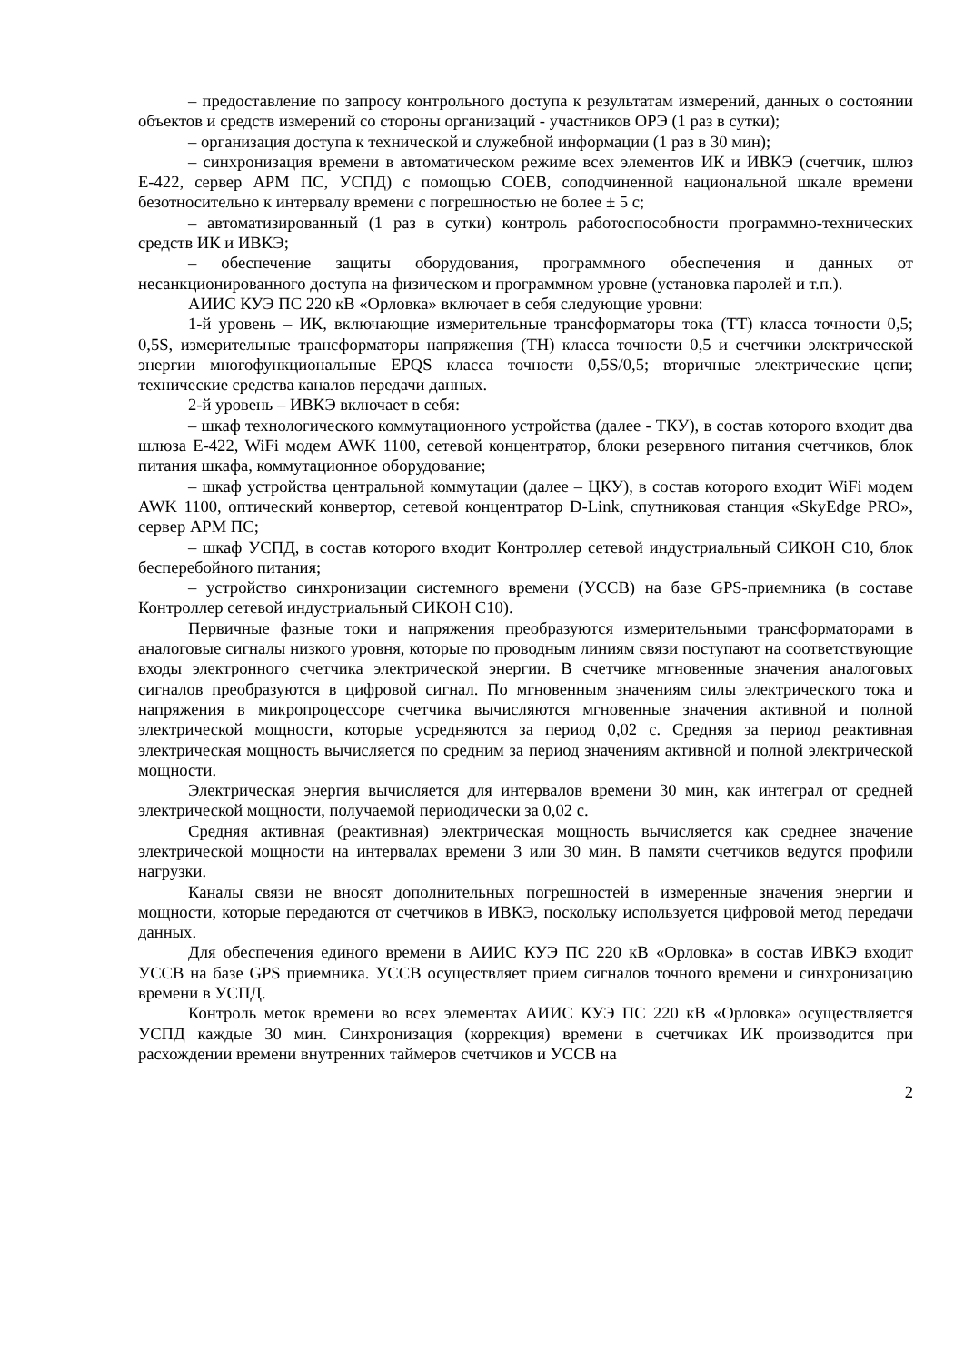– предоставление по запросу контрольного доступа к результатам измерений, данных о состоянии объектов и средств измерений со стороны организаций - участников ОРЭ (1 раз в сутки);
– организация доступа к технической и служебной информации (1 раз в 30 мин);
– синхронизация времени в автоматическом режиме всех элементов ИК и ИВКЭ (счетчик, шлюз Е-422, сервер АРМ ПС, УСПД) с помощью СОЕВ, соподчиненной национальной шкале времени безотносительно к интервалу времени с погрешностью не более ± 5 с;
– автоматизированный (1 раз в сутки) контроль работоспособности программно-технических средств ИК и ИВКЭ;
– обеспечение защиты оборудования, программного обеспечения и данных от несанкционированного доступа на физическом и программном уровне (установка паролей и т.п.).
АИИС КУЭ ПС 220 кВ «Орловка» включает в себя следующие уровни:
1-й уровень – ИК, включающие измерительные трансформаторы тока (ТТ) класса точности 0,5; 0,5S, измерительные трансформаторы напряжения (ТН) класса точности 0,5 и счетчики электрической энергии многофункциональные EPQS класса точности 0,5S/0,5; вторичные электрические цепи; технические средства каналов передачи данных.
2-й уровень – ИВКЭ включает в себя:
– шкаф технологического коммутационного устройства (далее - ТКУ), в состав которого входит два шлюза Е-422, WiFi модем AWK 1100, сетевой концентратор, блоки резервного питания счетчиков, блок питания шкафа, коммутационное оборудование;
– шкаф устройства центральной коммутации (далее – ЦКУ), в состав которого входит WiFi модем AWK 1100, оптический конвертор, сетевой концентратор D-Link, спутниковая станция «SkyEdge PRO», сервер АРМ ПС;
– шкаф УСПД, в состав которого входит Контроллер сетевой индустриальный СИКОН С10, блок бесперебойного питания;
– устройство синхронизации системного времени (УССВ) на базе GPS-приемника (в составе Контроллер сетевой индустриальный СИКОН С10).
Первичные фазные токи и напряжения преобразуются измерительными трансформаторами в аналоговые сигналы низкого уровня, которые по проводным линиям связи поступают на соответствующие входы электронного счетчика электрической энергии. В счетчике мгновенные значения аналоговых сигналов преобразуются в цифровой сигнал. По мгновенным значениям силы электрического тока и напряжения в микропроцессоре счетчика вычисляются мгновенные значения активной и полной электрической мощности, которые усредняются за период 0,02 с. Средняя за период реактивная электрическая мощность вычисляется по средним за период значениям активной и полной электрической мощности.
Электрическая энергия вычисляется для интервалов времени 30 мин, как интеграл от средней электрической мощности, получаемой периодически за 0,02 с.
Средняя активная (реактивная) электрическая мощность вычисляется как среднее значение электрической мощности на интервалах времени 3 или 30 мин. В памяти счетчиков ведутся профили нагрузки.
Каналы связи не вносят дополнительных погрешностей в измеренные значения энергии и мощности, которые передаются от счетчиков в ИВКЭ, поскольку используется цифровой метод передачи данных.
Для обеспечения единого времени в АИИС КУЭ ПС 220 кВ «Орловка» в состав ИВКЭ входит УССВ на базе GPS приемника. УССВ осуществляет прием сигналов точного времени и синхронизацию времени в УСПД.
Контроль меток времени во всех элементах АИИС КУЭ ПС 220 кВ «Орловка» осуществляется УСПД каждые 30 мин. Синхронизация (коррекция) времени в счетчиках ИК производится при расхождении времени внутренних таймеров счетчиков и УССВ на
2